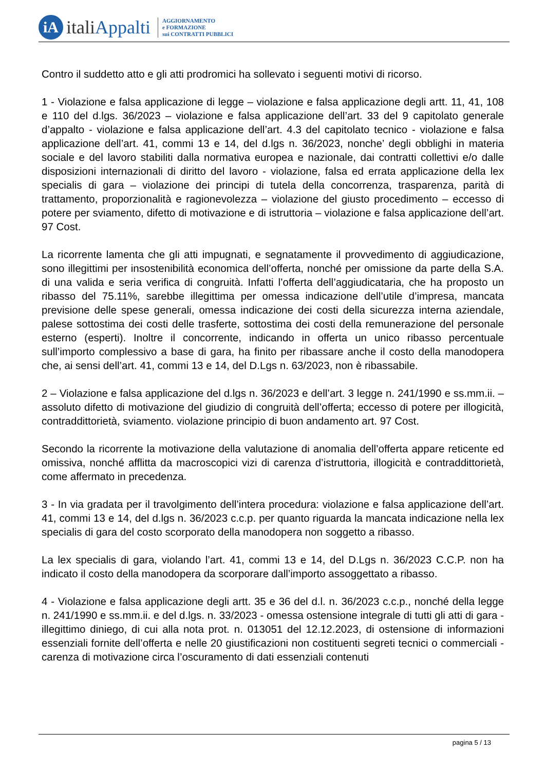iA
italiAppalti
AGGIORNAMENTO
e FORMAZIONE
sui CONTRATTI PUBBLICI
Contro il suddetto atto e gli atti prodromici ha sollevato i seguenti motivi di ricorso.
1 - Violazione e falsa applicazione di legge – violazione e falsa applicazione degli artt. 11, 41, 108 e 110 del d.lgs. 36/2023 – violazione e falsa applicazione dell’art. 33 del 9 capitolato generale d’appalto - violazione e falsa applicazione dell’art. 4.3 del capitolato tecnico - violazione e falsa applicazione dell’art. 41, commi 13 e 14, del d.lgs n. 36/2023, nonche’ degli obblighi in materia sociale e del lavoro stabiliti dalla normativa europea e nazionale, dai contratti collettivi e/o dalle disposizioni internazionali di diritto del lavoro - violazione, falsa ed errata applicazione della lex specialis di gara – violazione dei principi di tutela della concorrenza, trasparenza, parità di trattamento, proporzionalità e ragionevolezza – violazione del giusto procedimento – eccesso di potere per sviamento, difetto di motivazione e di istruttoria – violazione e falsa applicazione dell’art. 97 Cost.
La ricorrente lamenta che gli atti impugnati, e segnatamente il provvedimento di aggiudicazione, sono illegittimi per insostenibilità economica dell’offerta, nonché per omissione da parte della S.A. di una valida e seria verifica di congruità. Infatti l’offerta dell’aggiudicataria, che ha proposto un ribasso del 75.11%, sarebbe illegittima per omessa indicazione dell’utile d’impresa, mancata previsione delle spese generali, omessa indicazione dei costi della sicurezza interna aziendale, palese sottostima dei costi delle trasferte, sottostima dei costi della remunerazione del personale esterno (esperti). Inoltre il concorrente, indicando in offerta un unico ribasso percentuale sull’importo complessivo a base di gara, ha finito per ribassare anche il costo della manodopera che, ai sensi dell’art. 41, commi 13 e 14, del D.Lgs n. 63/2023, non è ribassabile.
2 – Violazione e falsa applicazione del d.lgs n. 36/2023 e dell’art. 3 legge n. 241/1990 e ss.mm.ii. – assoluto difetto di motivazione del giudizio di congruità dell’offerta; eccesso di potere per illogicità, contraddittorietà, sviamento. violazione principio di buon andamento art. 97 Cost.
Secondo la ricorrente la motivazione della valutazione di anomalia dell’offerta appare reticente ed omissiva, nonché afflitta da macroscopici vizi di carenza d’istruttoria, illogicità e contraddittorietà, come affermato in precedenza.
3 - In via gradata per il travolgimento dell’intera procedura: violazione e falsa applicazione dell’art. 41, commi 13 e 14, del d.lgs n. 36/2023 c.c.p. per quanto riguarda la mancata indicazione nella lex specialis di gara del costo scorporato della manodopera non soggetto a ribasso.
La lex specialis di gara, violando l’art. 41, commi 13 e 14, del D.Lgs n. 36/2023 C.C.P. non ha indicato il costo della manodopera da scorporare dall’importo assoggettato a ribasso.
4 - Violazione e falsa applicazione degli artt. 35 e 36 del d.l. n. 36/2023 c.c.p., nonché della legge n. 241/1990 e ss.mm.ii. e del d.lgs. n. 33/2023 - omessa ostensione integrale di tutti gli atti di gara - illegittimo diniego, di cui alla nota prot. n. 013051 del 12.12.2023, di ostensione di informazioni essenziali fornite dell’offerta e nelle 20 giustificazioni non costituenti segreti tecnici o commerciali - carenza di motivazione circa l’oscuramento di dati essenziali contenuti
pagina 5 / 13